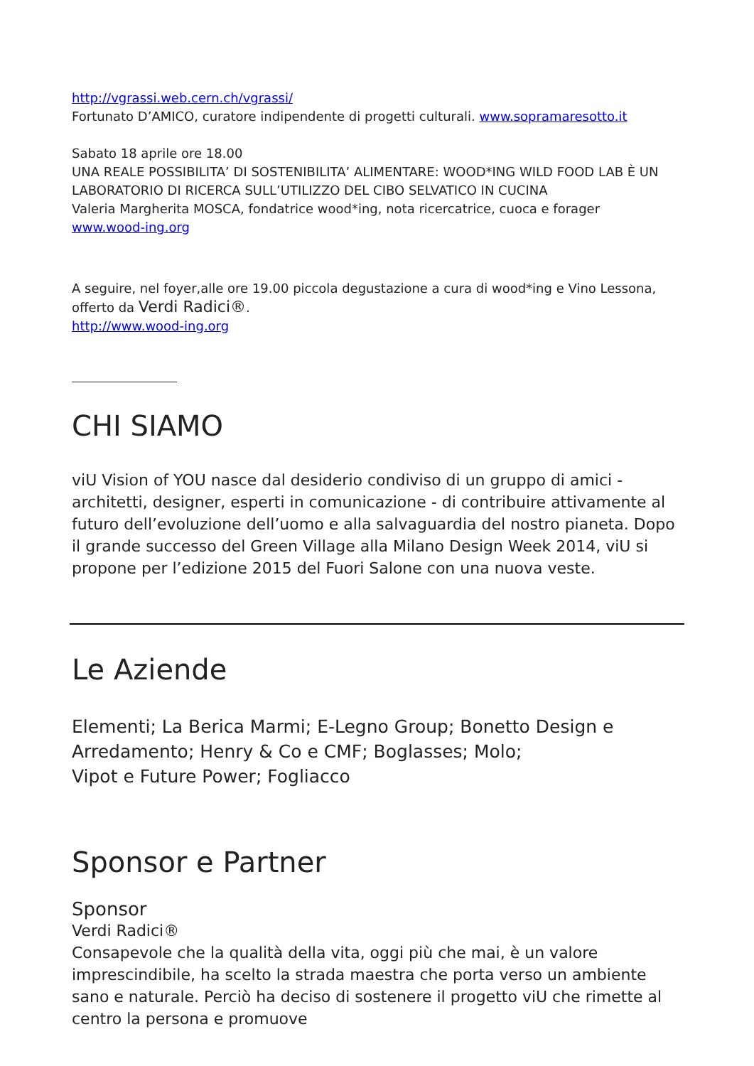http://vgrassi.web.cern.ch/vgrassi/
Fortunato D’AMICO, curatore indipendente di progetti culturali. www.sopramaresotto.it
Sabato 18 aprile ore 18.00
UNA REALE POSSIBILITA’ DI SOSTENIBILITA’ ALIMENTARE: WOOD*ING WILD FOOD LAB È UN LABORATORIO DI RICERCA SULL’UTILIZZO DEL CIBO SELVATICO IN CUCINA
Valeria Margherita MOSCA, fondatrice wood*ing, nota ricercatrice, cuoca e forager
www.wood-ing.org
A seguire, nel foyer,alle ore 19.00 piccola degustazione a cura di wood*ing e Vino Lessona, offerto da Verdi Radici®.
http://www.wood-ing.org
CHI SIAMO
viU Vision of YOU nasce dal desiderio condiviso di un gruppo di amici - architetti, designer, esperti in comunicazione - di contribuire attivamente al futuro dell’evoluzione dell’uomo e alla salvaguardia del nostro pianeta. Dopo il grande successo del Green Village alla Milano Design Week 2014, viU si propone per l’edizione 2015 del Fuori Salone con una nuova veste.
Le Aziende
Elementi; La Berica Marmi; E-Legno Group; Bonetto Design e Arredamento; Henry & Co e CMF; Boglasses; Molo;
Vipot e Future Power; Fogliacco
Sponsor e Partner
Sponsor
Verdi Radici®
Consapevole che la qualità della vita, oggi più che mai, è un valore imprescindibile, ha scelto la strada maestra che porta verso un ambiente sano e naturale. Perciò ha deciso di sostenere il progetto viU che rimette al centro la persona e promuove